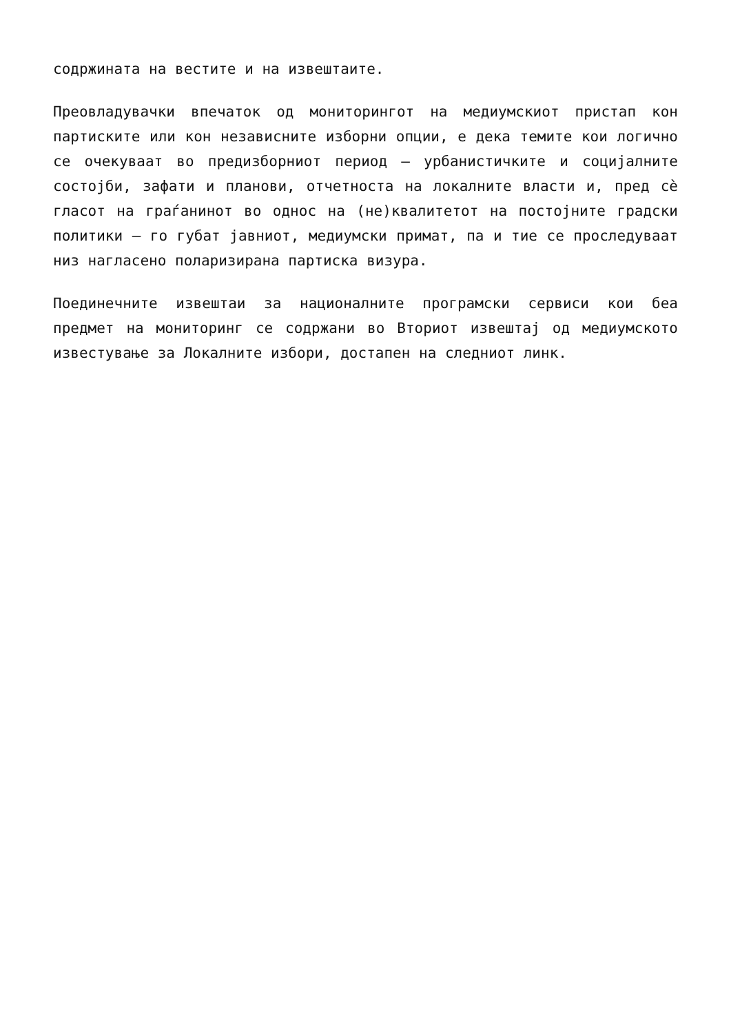содржината на вестите и на извештаите.
Преовладувачки впечаток од мониторингот на медиумскиот пристап кон партиските или кон независните изборни опции, е дека темите кои логично се очекуваат во предизборниот период – урбанистичките и социјалните состојби, зафати и планови, отчетноста на локалните власти и, пред сè гласот на граѓанинот во однос на (не)квалитетот на постојните градски политики – го губат јавниот, медиумски примат, па и тие се проследуваат низ нагласено поларизирана партиска визура.
Поединечните извештаи за националните програмски сервиси кои беа предмет на мониторинг се содржани во Вториот извештај од медиумското известување за Локалните избори, достапен на следниот линк.